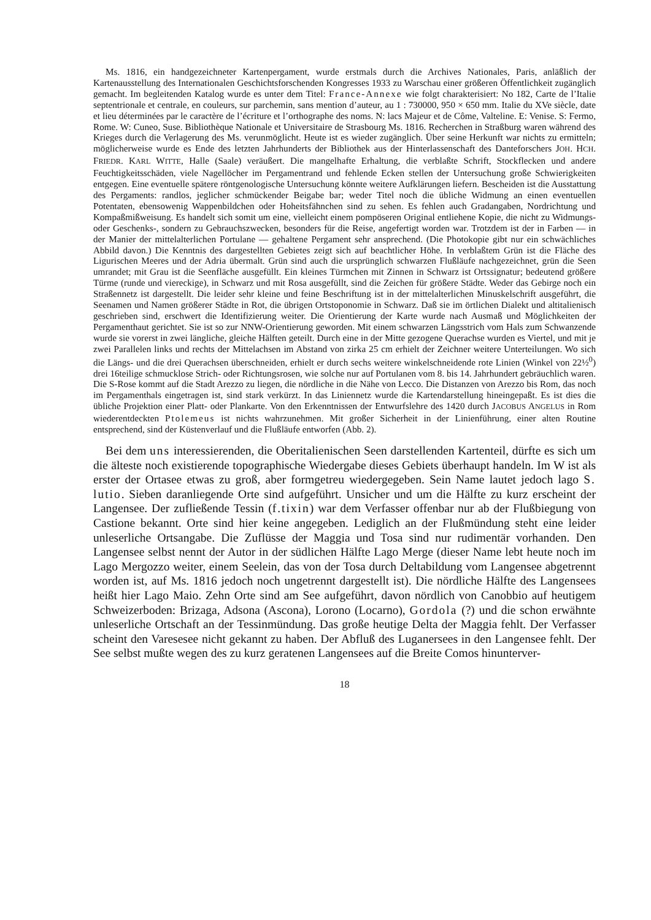Ms. 1816, ein handgezeichneter Kartenpergament, wurde erstmals durch die Archives Nationales, Paris, anläßlich der Kartenausstellung des Internationalen Geschichtsforschenden Kongresses 1933 zu Warschau einer größeren Öffentlichkeit zugänglich gemacht. Im begleitenden Katalog wurde es unter dem Titel: France-Annexe wie folgt charakterisiert: No 182, Carte de l’Italie septentrionale et centrale, en couleurs, sur parchemin, sans mention d’auteur, au 1 : 730000, 950 × 650 mm. Italie du XVe siècle, date et lieu déterminées par le caractère de l’écriture et l’orthographe des noms. N: lacs Majeur et de Côme, Valteline. E: Venise. S: Fermo, Rome. W: Cuneo, Suse. Bibliothèque Nationale et Universitaire de Strasbourg Ms. 1816. Recherchen in Straßburg waren während des Krieges durch die Verlagerung des Ms. verunmöglicht. Heute ist es wieder zugänglich. Über seine Herkunft war nichts zu ermitteln; möglicherweise wurde es Ende des letzten Jahrhunderts der Bibliothek aus der Hinterlassenschaft des Danteforschers JOH. HCH. FRIEDR. KARL WITTE, Halle (Saale) veräußert. Die mangelhafte Erhaltung, die verblaßte Schrift, Stockflecken und andere Feuchtigkeitsschäden, viele Nagellöcher im Pergamentrand und fehlende Ecken stellen der Untersuchung große Schwierigkeiten entgegen. Eine eventuelle spätere röntgenologische Untersuchung könnte weitere Aufklärungen liefern. Bescheiden ist die Ausstattung des Pergaments: randlos, jeglicher schmückender Beigabe bar; weder Titel noch die übliche Widmung an einen eventuellen Potentaten, ebensowenig Wappenbildchen oder Hoheitsfähnchen sind zu sehen. Es fehlen auch Gradangaben, Nordrichtung und Kompaßmißweisung. Es handelt sich somit um eine, vielleicht einem pompöseren Original entliehene Kopie, die nicht zu Widmungs- oder Geschenks-, sondern zu Gebrauchszwecken, besonders für die Reise, angefertigt worden war. Trotzdem ist der in Farben — in der Manier der mittelalterlichen Portulane — gehaltene Pergament sehr ansprechend. (Die Photokopie gibt nur ein schwächliches Abbild davon.) Die Kenntnis des dargestellten Gebietes zeigt sich auf beachtlicher Höhe. In verblaßtem Grün ist die Fläche des Ligurischen Meeres und der Adria übermalt. Grün sind auch die ursprünglich schwarzen Flußläufe nachgezeichnet, grün die Seen umrandet; mit Grau ist die Seenfläche ausgefüllt. Ein kleines Türmchen mit Zinnen in Schwarz ist Ortssignatur; bedeutend größere Türme (runde und viereckige), in Schwarz und mit Rosa ausgefüllt, sind die Zeichen für größere Städte. Weder das Gebirge noch ein Straßennetz ist dargestellt. Die leider sehr kleine und feine Beschriftung ist in der mittelalterlichen Minuskelschrift ausgeführt, die Seenamen und Namen größerer Städte in Rot, die übrigen Ortstoponomie in Schwarz. Daß sie im örtlichen Dialekt und altitalienisch geschrieben sind, erschwert die Identifizierung weiter. Die Orientierung der Karte wurde nach Ausmaß und Möglichkeiten der Pergamenthaut gerichtet. Sie ist so zur NNW-Orientierung geworden. Mit einem schwarzen Längsstrich vom Hals zum Schwanzende wurde sie vorerst in zwei längliche, gleiche Hälften geteilt. Durch eine in der Mitte gezogene Querachse wurden es Viertel, und mit je zwei Parallelen links und rechts der Mittelachsen im Abstand von zirka 25 cm erhielt der Zeichner weitere Unterteilungen. Wo sich die Längs- und die drei Querachsen überschneiden, erhielt er durch sechs weitere winkelschneidende rote Linien (Winkel von 22½<sup>0</sup>) drei 16teilige schmucklose Strich- oder Richtungsrosen, wie solche nur auf Portulanen vom 8. bis 14. Jahrhundert gebräuchlich waren. Die S-Rose kommt auf die Stadt Arezzo zu liegen, die nördliche in die Nähe von Lecco. Die Distanzen von Arezzo bis Rom, das noch im Pergamenthals eingetragen ist, sind stark verkürzt. In das Liniennetz wurde die Kartendarstellung hineingepaßt. Es ist dies die übliche Projektion einer Platt- oder Plankarte. Von den Erkenntnissen der Entwurfslehre des 1420 durch JACOBUS ANGELUS in Rom wiederentdeckten Ptolemeus ist nichts wahrzunehmen. Mit großer Sicherheit in der Linienführung, einer alten Routine entsprechend, sind der Küstenverlauf und die Flußläufe entworfen (Abb. 2).
Bei dem uns interessierenden, die Oberitalienischen Seen darstellenden Kartenteil, dürfte es sich um die älteste noch existierende topographische Wiedergabe dieses Gebiets überhaupt handeln. Im W ist als erster der Ortasee etwas zu groß, aber formgetreu wiedergegeben. Sein Name lautet jedoch lago S. lutio. Sieben daranliegende Orte sind aufgeführt. Unsicher und um die Hälfte zu kurz erscheint der Langensee. Der zufließende Tessin (f.tixin) war dem Verfasser offenbar nur ab der Flußbiegung von Castione bekannt. Orte sind hier keine angegeben. Lediglich an der Flußmündung steht eine leider unleserliche Ortsangabe. Die Zuflüsse der Maggia und Tosa sind nur rudimentär vorhanden. Den Langensee selbst nennt der Autor in der südlichen Hälfte Lago Merge (dieser Name lebt heute noch im Lago Mergozzo weiter, einem Seelein, das von der Tosa durch Deltabildung vom Langensee abgetrennt worden ist, auf Ms. 1816 jedoch noch ungetrennt dargestellt ist). Die nördliche Hälfte des Langensees heißt hier Lago Maio. Zehn Orte sind am See aufgeführt, davon nördlich von Canobbio auf heutigem Schweizerboden: Brizaga, Adsona (Ascona), Lorono (Locarno), Gordola (?) und die schon erwähnte unleserliche Ortschaft an der Tessinmündung. Das große heutige Delta der Maggia fehlt. Der Verfasser scheint den Varesesee nicht gekannt zu haben. Der Abfluß des Luganersees in den Langensee fehlt. Der See selbst mußte wegen des zu kurz geratenen Langensees auf die Breite Comos hinunterver-
18